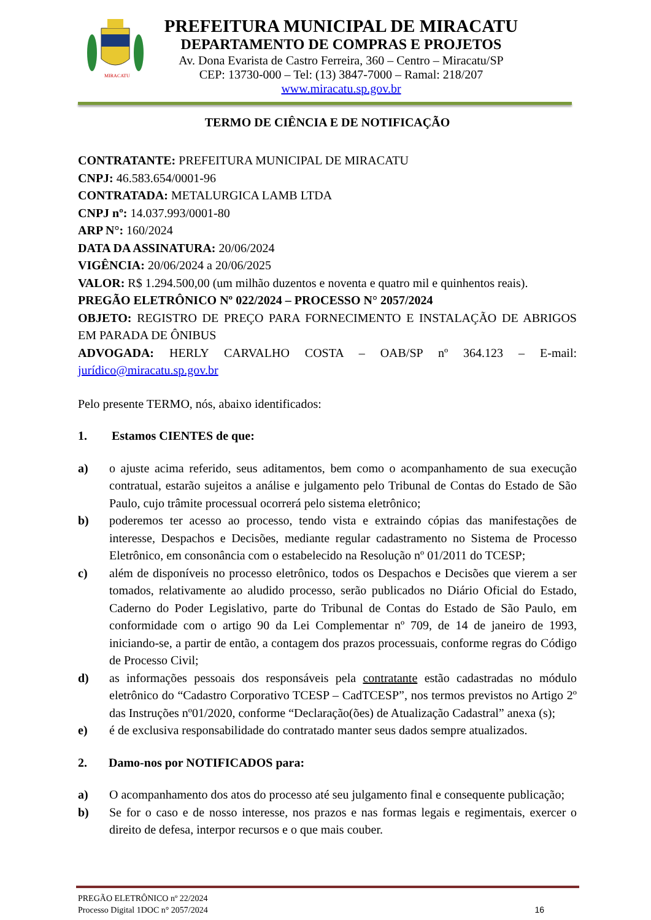MIRACATU
PREFEITURA MUNICIPAL DE MIRACATU
DEPARTAMENTO DE COMPRAS E PROJETOS
Av. Dona Evarista de Castro Ferreira, 360 – Centro – Miracatu/SP
CEP: 13730-000 – Tel: (13) 3847-7000 – Ramal: 218/207
www.miracatu.sp.gov.br
TERMO DE CIÊNCIA E DE NOTIFICAÇÃO
CONTRATANTE: PREFEITURA MUNICIPAL DE MIRACATU
CNPJ: 46.583.654/0001-96
CONTRATADA: METALURGICA LAMB LTDA
CNPJ nº: 14.037.993/0001-80
ARP N°: 160/2024
DATA DA ASSINATURA: 20/06/2024
VIGÊNCIA: 20/06/2024 a 20/06/2025
VALOR: R$ 1.294.500,00 (um milhão duzentos e noventa e quatro mil e quinhentos reais).
PREGÃO ELETRÔNICO Nº 022/2024 – PROCESSO N° 2057/2024
OBJETO: REGISTRO DE PREÇO PARA FORNECIMENTO E INSTALAÇÃO DE ABRIGOS EM PARADA DE ÔNIBUS
ADVOGADA: HERLY CARVALHO COSTA – OAB/SP nº 364.123 – E-mail: jurídico@miracatu.sp.gov.br
Pelo presente TERMO, nós, abaixo identificados:
1. Estamos CIENTES de que:
a) o ajuste acima referido, seus aditamentos, bem como o acompanhamento de sua execução contratual, estarão sujeitos a análise e julgamento pelo Tribunal de Contas do Estado de São Paulo, cujo trâmite processual ocorrerá pelo sistema eletrônico;
b) poderemos ter acesso ao processo, tendo vista e extraindo cópias das manifestações de interesse, Despachos e Decisões, mediante regular cadastramento no Sistema de Processo Eletrônico, em consonância com o estabelecido na Resolução nº 01/2011 do TCESP;
c) além de disponíveis no processo eletrônico, todos os Despachos e Decisões que vierem a ser tomados, relativamente ao aludido processo, serão publicados no Diário Oficial do Estado, Caderno do Poder Legislativo, parte do Tribunal de Contas do Estado de São Paulo, em conformidade com o artigo 90 da Lei Complementar nº 709, de 14 de janeiro de 1993, iniciando-se, a partir de então, a contagem dos prazos processuais, conforme regras do Código de Processo Civil;
d) as informações pessoais dos responsáveis pela contratante estão cadastradas no módulo eletrônico do “Cadastro Corporativo TCESP – CadTCESP”, nos termos previstos no Artigo 2º das Instruções nº01/2020, conforme “Declaração(ões) de Atualização Cadastral” anexa (s);
e) é de exclusiva responsabilidade do contratado manter seus dados sempre atualizados.
2. Damo-nos por NOTIFICADOS para:
a) O acompanhamento dos atos do processo até seu julgamento final e consequente publicação;
b) Se for o caso e de nosso interesse, nos prazos e nas formas legais e regimentais, exercer o direito de defesa, interpor recursos e o que mais couber.
PREGÃO ELETRÔNICO nº 22/2024
Processo Digital 1DOC n° 2057/2024 16